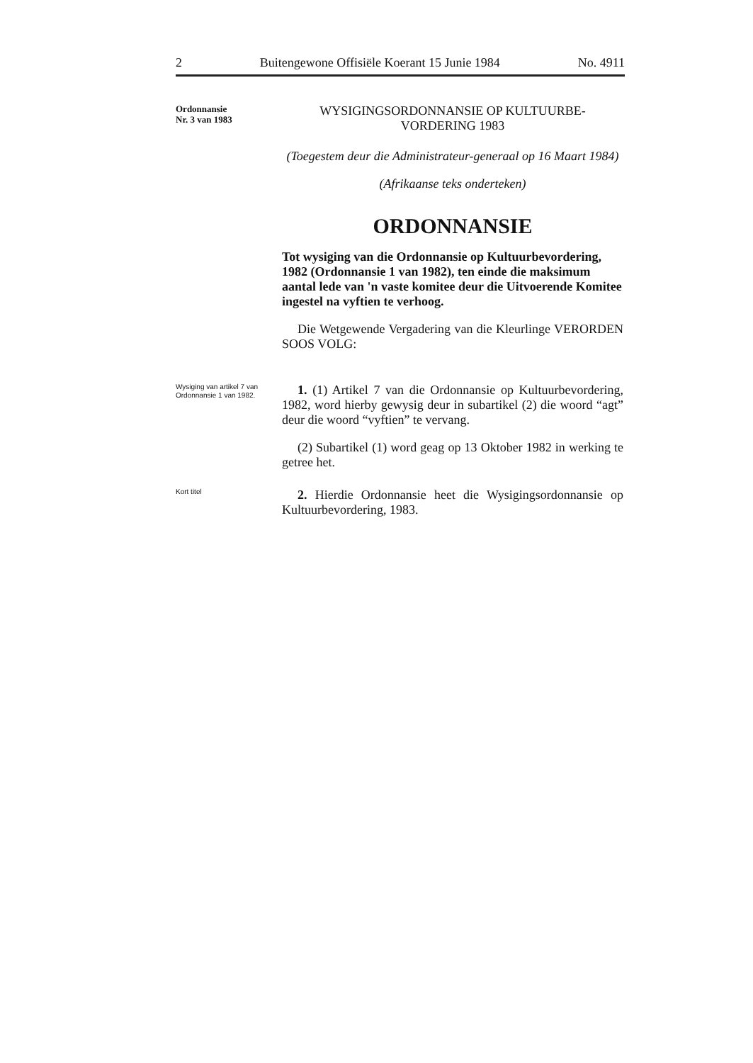2 Buitengewone Offisiële Koerant 15 Junie 1984 No. 4911
Ordonnansie
Nr. 3 van 1983
WYSIGINGSORDONNANSIE OP KULTUURBE-
VORDERING 1983
(Toegestem deur die Administrateur-generaal op 16 Maart 1984)
(Afrikaanse teks onderteken)
ORDONNANSIE
Tot wysiging van die Ordonnansie op Kultuurbevordering, 1982 (Ordonnansie 1 van 1982), ten einde die maksimum aantal lede van 'n vaste komitee deur die Uitvoerende Komitee ingestel na vyftien te verhoog.
Die Wetgewende Vergadering van die Kleurlinge VERORDEN SOOS VOLG:
Wysiging van artikel 7 van Ordonnansie 1 van 1982.
1. (1) Artikel 7 van die Ordonnansie op Kultuurbevordering, 1982, word hierby gewysig deur in subartikel (2) die woord “agt” deur die woord “vyftien” te vervang.
(2) Subartikel (1) word geag op 13 Oktober 1982 in werking te getree het.
Kort titel
2. Hierdie Ordonnansie heet die Wysigingsordonnansie op Kultuurbevordering, 1983.